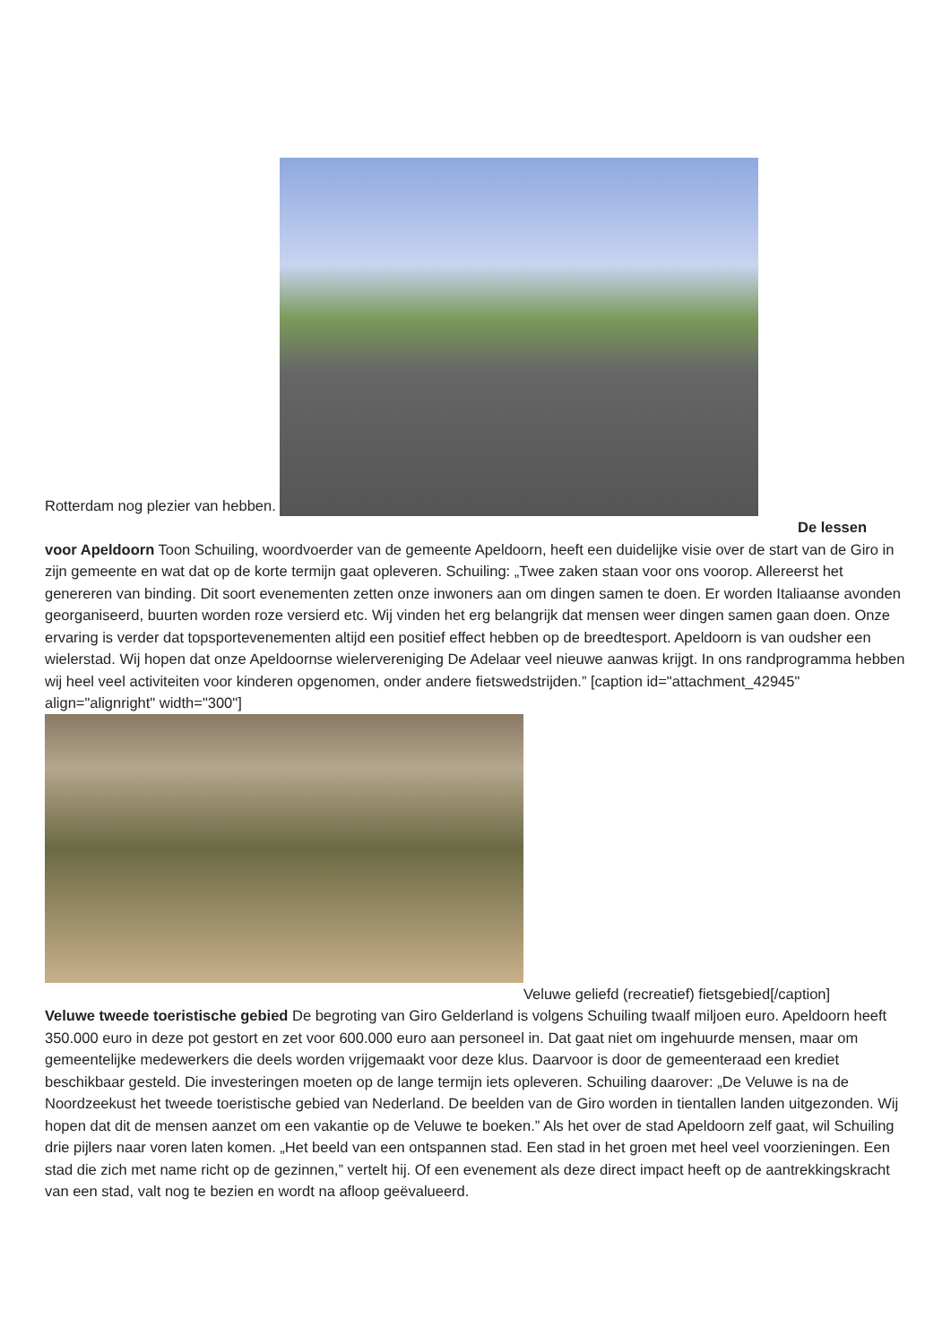Rotterdam nog plezier van hebben.
De lessen
voor Apeldoorn Toon Schuiling, woordvoerder van de gemeente Apeldoorn, heeft een duidelijke visie over de start van de Giro in zijn gemeente en wat dat op de korte termijn gaat opleveren. Schuiling: „Twee zaken staan voor ons voorop. Allereerst het genereren van binding. Dit soort evenementen zetten onze inwoners aan om dingen samen te doen. Er worden Italiaanse avonden georganiseerd, buurten worden roze versierd etc. Wij vinden het erg belangrijk dat mensen weer dingen samen gaan doen. Onze ervaring is verder dat topsportevenementen altijd een positief effect hebben op de breedtesport. Apeldoorn is van oudsher een wielerstad. Wij hopen dat onze Apeldoornse wielervereniging De Adelaar veel nieuwe aanwas krijgt. In ons randprogramma hebben wij heel veel activiteiten voor kinderen opgenomen, onder andere fietswedstrijden.” [caption id="attachment_42945" align="alignright" width="300"]
Veluwe geliefd (recreatief) fietsgebied[/caption]
Veluwe tweede toeristische gebied De begroting van Giro Gelderland is volgens Schuiling twaalf miljoen euro. Apeldoorn heeft 350.000 euro in deze pot gestort en zet voor 600.000 euro aan personeel in. Dat gaat niet om ingehuurde mensen, maar om gemeentelijke medewerkers die deels worden vrijgemaakt voor deze klus. Daarvoor is door de gemeenteraad een krediet beschikbaar gesteld. Die investeringen moeten op de lange termijn iets opleveren. Schuiling daarover: „De Veluwe is na de Noordzeekust het tweede toeristische gebied van Nederland. De beelden van de Giro worden in tientallen landen uitgezonden. Wij hopen dat dit de mensen aanzet om een vakantie op de Veluwe te boeken.” Als het over de stad Apeldoorn zelf gaat, wil Schuiling drie pijlers naar voren laten komen. „Het beeld van een ontspannen stad. Een stad in het groen met heel veel voorzieningen. Een stad die zich met name richt op de gezinnen,” vertelt hij. Of een evenement als deze direct impact heeft op de aantrekkingskracht van een stad, valt nog te bezien en wordt na afloop geëvalueerd.